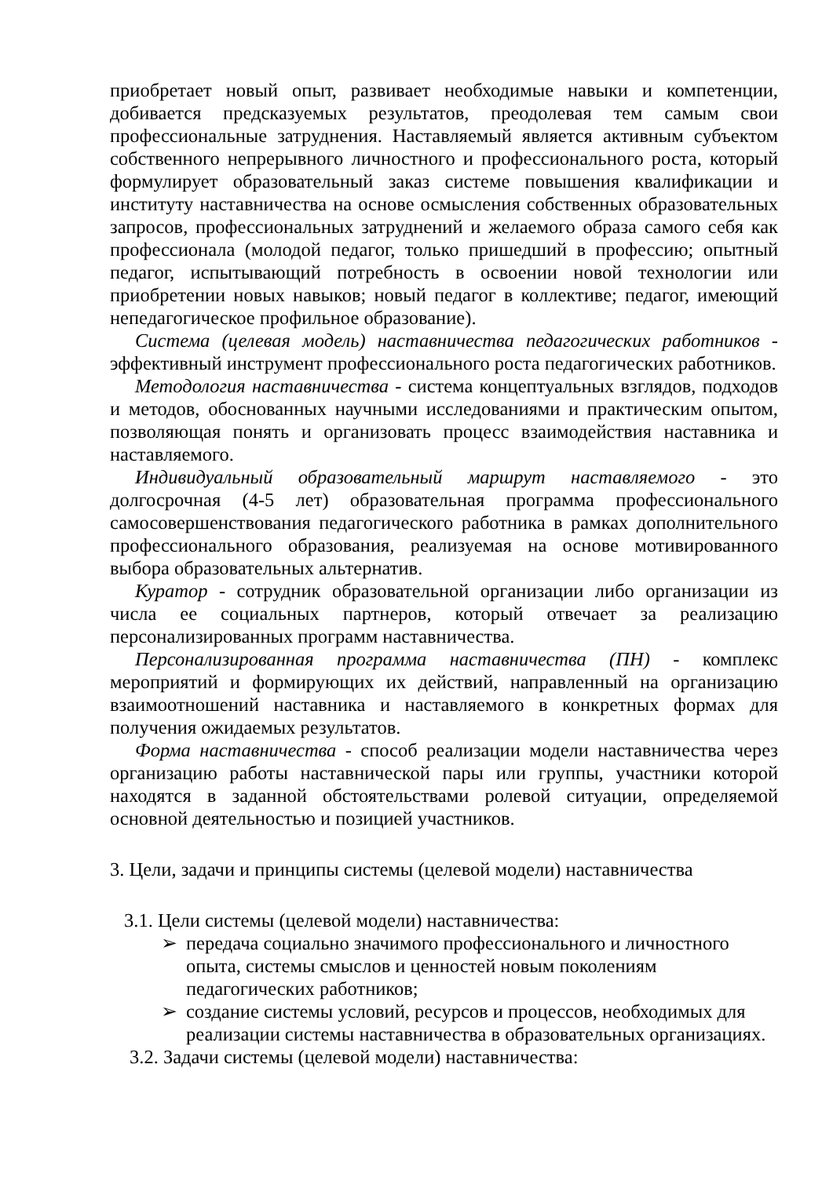приобретает новый опыт, развивает необходимые навыки и компетенции, добивается предсказуемых результатов, преодолевая тем самым свои профессиональные затруднения. Наставляемый является активным субъектом собственного непрерывного личностного и профессионального роста, который формулирует образовательный заказ системе повышения квалификации и институту наставничества на основе осмысления собственных образовательных запросов, профессиональных затруднений и желаемого образа самого себя как профессионала (молодой педагог, только пришедший в профессию; опытный педагог, испытывающий потребность в освоении новой технологии или приобретении новых навыков; новый педагог в коллективе; педагог, имеющий непедагогическое профильное образование).
Система (целевая модель) наставничества педагогических работников - эффективный инструмент профессионального роста педагогических работников.
Методология наставничества - система концептуальных взглядов, подходов и методов, обоснованных научными исследованиями и практическим опытом, позволяющая понять и организовать процесс взаимодействия наставника и наставляемого.
Индивидуальный образовательный маршрут наставляемого - это долгосрочная (4-5 лет) образовательная программа профессионального самосовершенствования педагогического работника в рамках дополнительного профессионального образования, реализуемая на основе мотивированного выбора образовательных альтернатив.
Куратор - сотрудник образовательной организации либо организации из числа ее социальных партнеров, который отвечает за реализацию персонализированных программ наставничества.
Персонализированная программа наставничества (ПН) - комплекс мероприятий и формирующих их действий, направленный на организацию взаимоотношений наставника и наставляемого в конкретных формах для получения ожидаемых результатов.
Форма наставничества - способ реализации модели наставничества через организацию работы наставнической пары или группы, участники которой находятся в заданной обстоятельствами ролевой ситуации, определяемой основной деятельностью и позицией участников.
3. Цели, задачи и принципы системы (целевой модели) наставничества
3.1. Цели системы (целевой модели) наставничества:
➢ передача социально значимого профессионального и личностного опыта, системы смыслов и ценностей новым поколениям педагогических работников;
➢ создание системы условий, ресурсов и процессов, необходимых для реализации системы наставничества в образовательных организациях.
3.2. Задачи системы (целевой модели) наставничества: